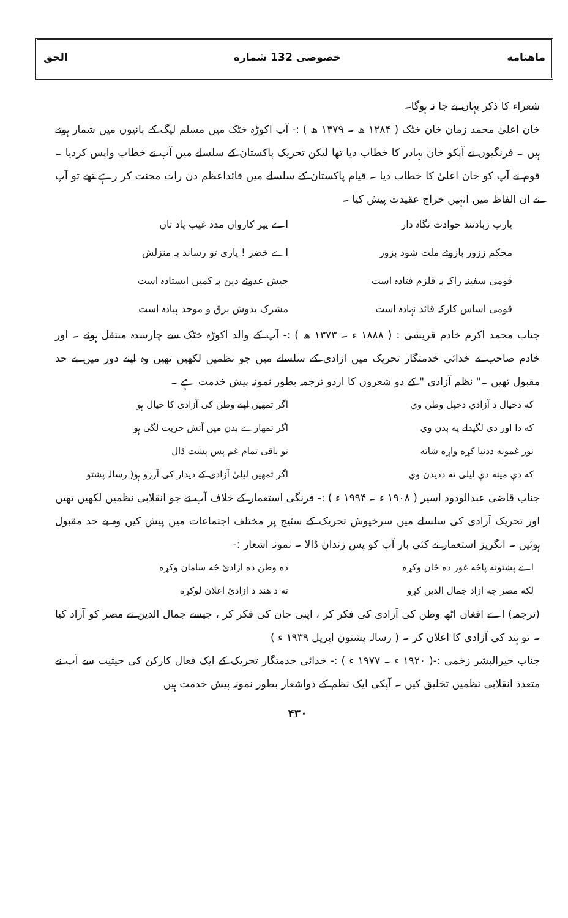ماهنامه خصوصی 132 شماره الحق
شعراء کا ذکر یہاں بے جا نہ ہوگا۔
خان اعلیٰ محمد زمان خان خٹک ( ۱۲۸۴ ھ ۔ ۱۳۷۹ ھ ) :- آپ اکوڑہ خٹک میں مسلم لیگ کے بانیوں میں شمار ہوتے ہیں ۔ فرنگیوں نے آپکو خان بہادر کا خطاب دیا تھا لیکن تحریک پاکستان کے سلسلے میں آپ نے خطاب واپس کردیا ۔ قوم نے آپ کو خان اعلیٰ کا خطاب دیا ۔ قیام پاکستان کے سلسلے میں قائداعظم دن رات محنت کر رہے تھے تو آپ نے ان الفاظ میں انہیں خراج عقیدت پیش کیا ۔
یارب زبادتند حوادث نگاہ دار اے پیر کارواں مدد غیب یاد تاں محکم ززور بازوئے ملت شود بزور اے خضر ! یاری تو رساند بہ منزلش قومی سفینہ راکہ بہ قلزم فتادہ است جیش عدوئے دین بہ کمیں ایستادہ است قومی اساس کارکہ قائد نہادہ است مشرک بدوش برق و موحد پیادہ است
جناب محمد اکرم خادم قریشی : ( ۱۸۸۸ ء ۔ ۱۳۷۳ ھ ) :- آپ کے والد اکوڑہ خٹک سے چارسدہ منتقل ہوئے ۔ اور خادم صاحب نے خدائی خدمتگار تحریک میں ازادی کے سلسلے میں جو نظمیں لکھیں تھیں وہ اپنے دور میں بے حد مقبول تھیں ۔" نظم آزادی " کے دو شعروں کا اردو ترجمہ بطور نمونہ پیش خدمت ہے ۔
که دخیال د آزادي دخپل وطن وي اگر تمھیں اپنے وطن کی آزادی کا خیال ہو که دا اور دی لگیدلے په بدن وي اگر تمھارے بدن میں آتش حریت لگی ہو نور غمونه ددنیا کړه واړه شاته تو باقی تمام غم پس پشت ڈال که دې مینه دې لیلیٰ ته ددیدن وي اگر تمھیں لیلیٰ آزادی کے دیدار کی آرزو ہو( رسالہ پشتو
جناب قاضی عبدالودود اسیر ( ۱۹۰۸ ء ۔ ۱۹۹۴ ء ) :- فرنگی استعمار کے خلاف آپ نے جو انقلابی نظمیں لکھیں تھیں اور تحریک آزادی کی سلسلے میں سرخپوش تحریک کے سٹیج پر مختلف اجتماعات میں پیش کیں وہ بے حد مقبول ہوئیں ۔ انگریز استعمار نے کئی بار آپ کو پس زندان ڈالا ۔ نمونہ اشعار :-
اے پښتونه پاڅه غور ده ځان وکړه ده وطن ده ازادئ څه سامان وکړه لکه مصر چه ازاد جمال الدین کړو ته د هند د ازادئ اعلان لوکړه
(ترجمہ) اے افغان اٹھ وطن کی آزادی کی فکر کر ، اپنی جان کی فکر کر ، جیسے جمال الدین نے مصر کو آزاد کیا ۔ تو ہند کی آزادی کا اعلان کر ۔ ( رسالہ پشتون اپریل ۱۹۳۹ ء )
جناب خیرالبشر زخمی :-( ۱۹۲۰ ء ۔ ۱۹۷۷ ء ) :- خدائی خدمتگار تحریک کے ایک فعال کارکن کی حیثیت سے آپ نے متعدد انقلابی نظمیں تخلیق کیں ۔ آپکی ایک نظم کے دواشعار بطور نمونہ پیش خدمت ہیں
۴۳۰